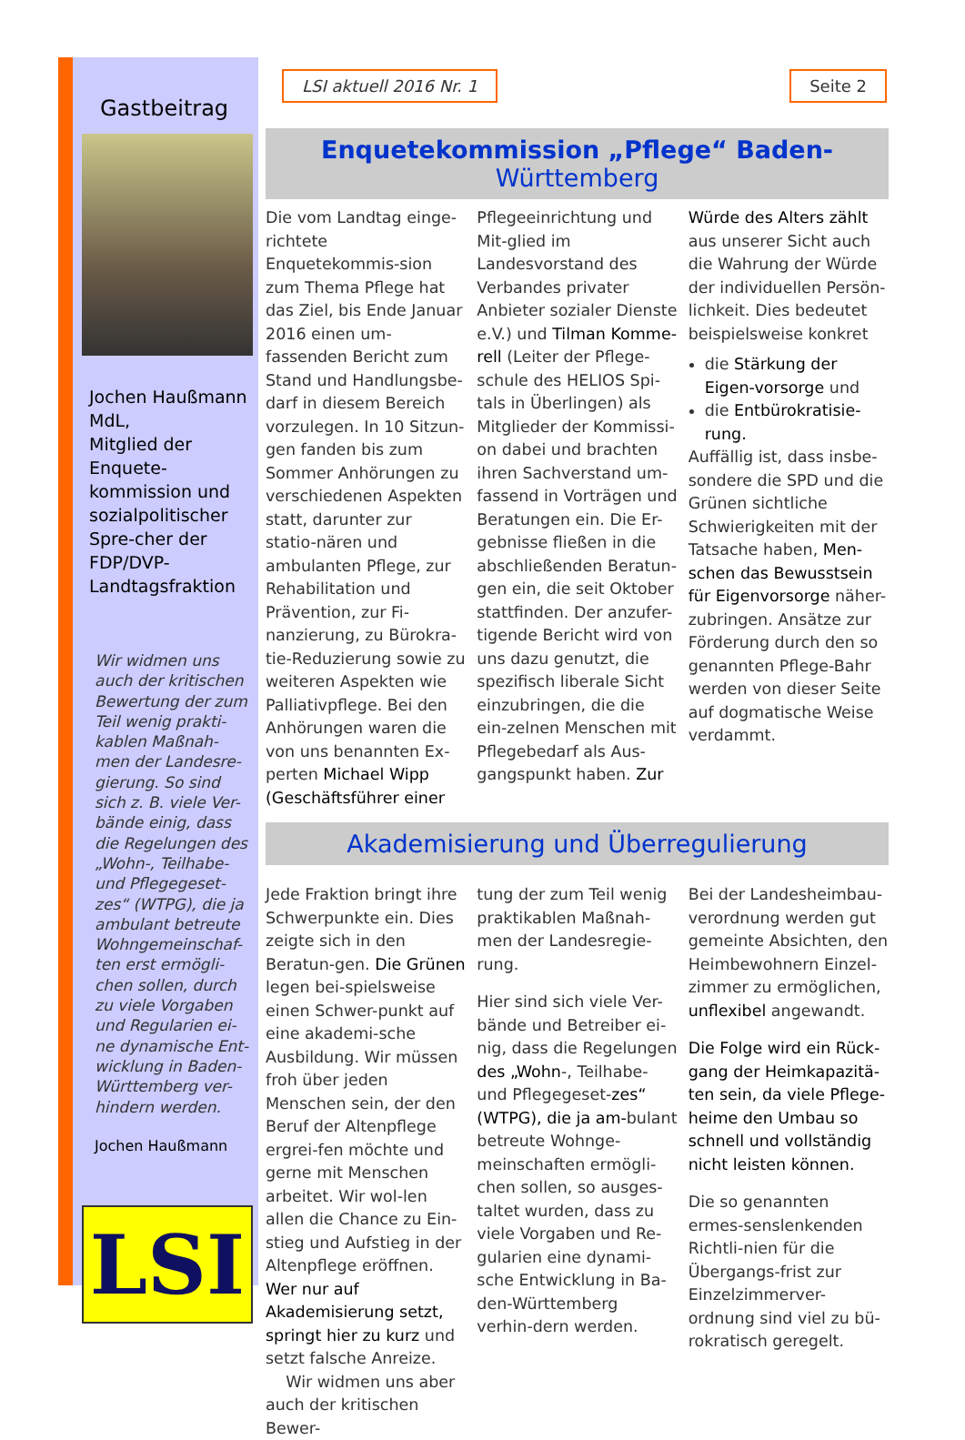Gastbeitrag
Jochen Haußmann MdL,
Mitglied der Enquete-kommission und sozialpolitischer Spre-cher der FDP/DVP-Landtagsfraktion
Wir widmen uns auch der kritischen Bewertung der zum Teil wenig prakti-kablen Maßnah-men der Landesre-gierung. So sind sich z. B. viele Ver-bände einig, dass die Regelungen des „Wohn-, Teilhabe- und Pflegegeset-zes“ (WTPG), die ja ambulant betreute Wohngemeinschaf-ten erst ermögli-chen sollen, durch zu viele Vorgaben und Regularien ei-ne dynamische Ent-wicklung in Baden-Württemberg ver-hindern werden.
Jochen Haußmann
LSI
LSI aktuell 2016 Nr. 1 Seite 2
Enquetekommission „Pflege“ Baden-Württemberg
Die vom Landtag einge-richtete Enquetekommis-sion zum Thema Pflege hat das Ziel, bis Ende Januar 2016 einen um-fassenden Bericht zum Stand und Handlungsbe-darf in diesem Bereich vorzulegen. In 10 Sitzun-gen fanden bis zum Sommer Anhörungen zu verschiedenen Aspekten statt, darunter zur statio-nären und ambulanten Pflege, zur Rehabilitation und Prävention, zur Fi-nanzierung, zu Bürokra-tie-Reduzierung sowie zu weiteren Aspekten wie Palliativpflege. Bei den Anhörungen waren die von uns benannten Ex-perten Michael Wipp (Geschäftsführer einer
Pflegeeinrichtung und Mit-glied im Landesvorstand des Verbandes privater Anbieter sozialer Dienste e.V.) und Tilman Komme-rell (Leiter der Pflege-schule des HELIOS Spi-tals in Überlingen) als Mitglieder der Kommissi-on dabei und brachten ihren Sachverstand um-fassend in Vorträgen und Beratungen ein. Die Er-gebnisse fließen in die abschließenden Beratun-gen ein, die seit Oktober stattfinden. Der anzufer-tigende Bericht wird von uns dazu genutzt, die spezifisch liberale Sicht einzubringen, die die ein-zelnen Menschen mit Pflegebedarf als Aus-gangspunkt haben. Zur
Würde des Alters zählt aus unserer Sicht auch die Wahrung der Würde der individuellen Persön-lichkeit. Dies bedeutet beispielsweise konkret
die Stärkung der Eigen-vorsorge und
die Entbürokratisie-rung.
Auffällig ist, dass insbe-sondere die SPD und die Grünen sichtliche Schwierigkeiten mit der Tatsache haben, Men-schen das Bewusstsein für Eigenvorsorge näher-zubringen. Ansätze zur Förderung durch den so genannten Pflege-Bahr werden von dieser Seite auf dogmatische Weise verdammt.
Akademisierung und Überregulierung
Jede Fraktion bringt ihre Schwerpunkte ein. Dies zeigte sich in den Beratun-gen. Die Grünen legen bei-spielsweise einen Schwer-punkt auf eine akademi-sche Ausbildung. Wir müssen froh über jeden Menschen sein, der den Beruf der Altenpflege ergrei-fen möchte und gerne mit Menschen arbeitet. Wir wol-len allen die Chance zu Ein-stieg und Aufstieg in der Altenpflege eröffnen. Wer nur auf Akademisierung setzt, springt hier zu kurz und setzt falsche Anreize. Wir widmen uns aber auch der kritischen Bewer-
tung der zum Teil wenig praktikablen Maßnah-men der Landesregie-rung.
Hier sind sich viele Ver-bände und Betreiber ei-nig, dass die Regelungen des „Wohn-, Teilhabe- und Pflegegeset-zes“ (WTPG), die ja am-bulant betreute Wohnge-meinschaften ermögli-chen sollen, so ausges-taltet wurden, dass zu viele Vorgaben und Re-gularien eine dynami-sche Entwicklung in Ba-den-Württemberg verhin-dern werden.
Bei der Landesheimbau-verordnung werden gut gemeinte Absichten, den Heimbewohnern Einzel-zimmer zu ermöglichen, unflexibel angewandt.
Die Folge wird ein Rück-gang der Heimkapazitä-ten sein, da viele Pflege-heime den Umbau so schnell und vollständig nicht leisten können.
Die so genannten ermes-senslenkenden Richtli-nien für die Übergangs-frist zur Einzelzimmerver-ordnung sind viel zu bü-rokratisch geregelt.